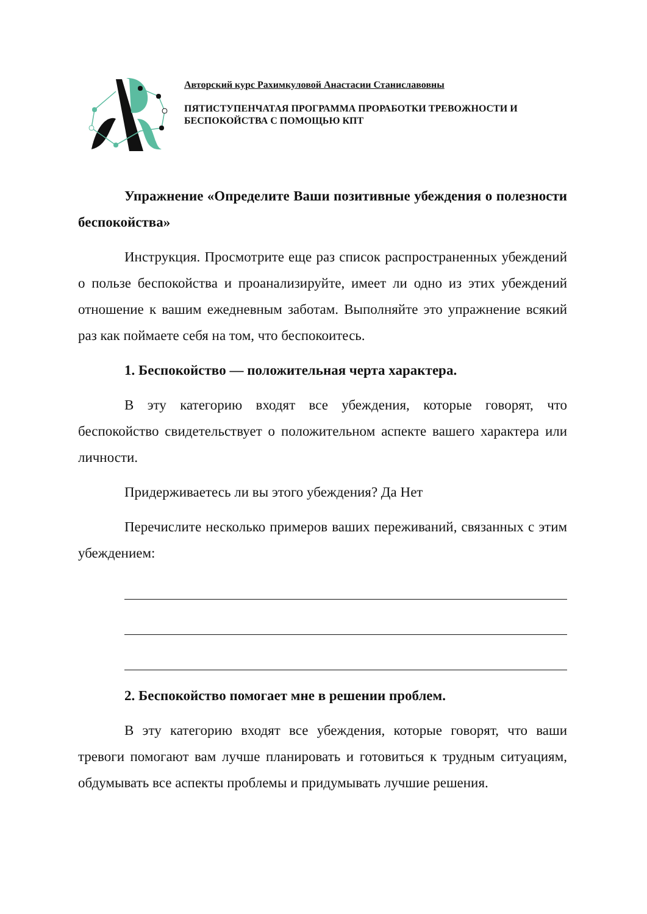Авторский курс Рахимкуловой Анастасии Станиславовны
ПЯТИСТУПЕНЧАТАЯ ПРОГРАММА ПРОРАБОТКИ ТРЕВОЖНОСТИ И БЕСПОКОЙСТВА С ПОМОЩЬЮ КПТ
Упражнение «Определите Ваши позитивные убеждения о полезности беспокойства»
Инструкция. Просмотрите еще раз список распространенных убеждений о пользе беспокойства и проанализируйте, имеет ли одно из этих убеждений отношение к вашим ежедневным заботам. Выполняйте это упражнение всякий раз как поймаете себя на том, что беспокоитесь.
1. Беспокойство — положительная черта характера.
В эту категорию входят все убеждения, которые говорят, что беспокойство свидетельствует о положительном аспекте вашего характера или личности.
Придерживаетесь ли вы этого убеждения? Да Нет
Перечислите несколько примеров ваших переживаний, связанных с этим убеждением:
2. Беспокойство помогает мне в решении проблем.
В эту категорию входят все убеждения, которые говорят, что ваши тревоги помогают вам лучше планировать и готовиться к трудным ситуациям, обдумывать все аспекты проблемы и придумывать лучшие решения.